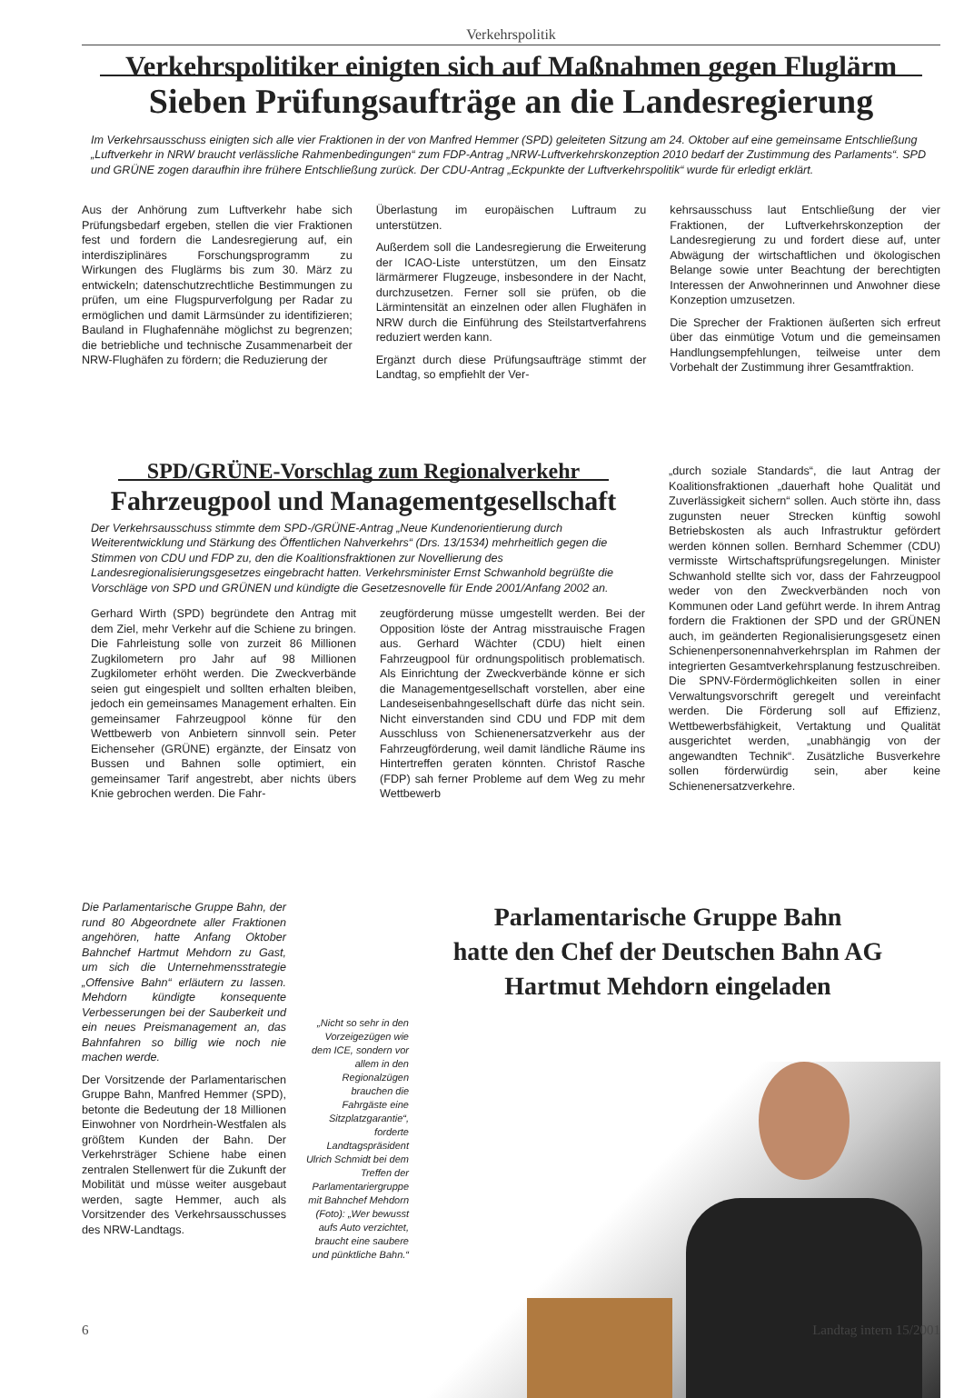Verkehrspolitik
Verkehrspolitiker einigten sich auf Maßnahmen gegen Fluglärm
Sieben Prüfungsaufträge an die Landesregierung
Im Verkehrsausschuss einigten sich alle vier Fraktionen in der von Manfred Hemmer (SPD) geleiteten Sitzung am 24. Oktober auf eine gemeinsame Entschließung „Luftverkehr in NRW braucht verlässliche Rahmenbedingungen“ zum FDP-Antrag „NRW-Luftverkehrskonzeption 2010 bedarf der Zustimmung des Parlaments“. SPD und GRÜNE zogen daraufhin ihre frühere Entschließung zurück. Der CDU-Antrag „Eckpunkte der Luftverkehrspolitik“ wurde für erledigt erklärt.
Aus der Anhörung zum Luftverkehr habe sich Prüfungsbedarf ergeben, stellen die vier Fraktionen fest und fordern die Landesregierung auf, ein interdisziplinäres Forschungsprogramm zu Wirkungen des Fluglärms bis zum 30. März zu entwickeln; datenschutzrechtliche Bestimmungen zu prüfen, um eine Flugspurverfolgung per Radar zu ermöglichen und damit Lärmsünder zu identifizieren; Bauland in Flughafennähe möglichst zu begrenzen; die betriebliche und technische Zusammenarbeit der NRW-Flughäfen zu fördern; die Reduzierung der
Überlastung im europäischen Luftraum zu unterstützen.
Außerdem soll die Landesregierung die Erweiterung der ICAO-Liste unterstützen, um den Einsatz lärmärmerer Flugzeuge, insbesondere in der Nacht, durchzusetzen. Ferner soll sie prüfen, ob die Lärmintensität an einzelnen oder allen Flughäfen in NRW durch die Einführung des Steilstartverfahrens reduziert werden kann.
Ergänzt durch diese Prüfungsaufträge stimmt der Landtag, so empfiehlt der Ver-
kehrsausschuss laut Entschließung der vier Fraktionen, der Luftverkehrskonzeption der Landesregierung zu und fordert diese auf, unter Abwägung der wirtschaftlichen und ökologischen Belange sowie unter Beachtung der berechtigten Interessen der Anwohnerinnen und Anwohner diese Konzeption umzusetzen.
Die Sprecher der Fraktionen äußerten sich erfreut über das einmütige Votum und die gemeinsamen Handlungsempfehlungen, teilweise unter dem Vorbehalt der Zustimmung ihrer Gesamtfraktion.
SPD/GRÜNE-Vorschlag zum Regionalverkehr
Fahrzeugpool und Managementgesellschaft
Der Verkehrsausschuss stimmte dem SPD-/GRÜNE-Antrag „Neue Kundenorientierung durch Weiterentwicklung und Stärkung des Öffentlichen Nahverkehrs“ (Drs. 13/1534) mehrheitlich gegen die Stimmen von CDU und FDP zu, den die Koalitionsfraktionen zur Novellierung des Landesregionalisierungsgesetzes eingebracht hatten. Verkehrsminister Ernst Schwanhold begrüßte die Vorschläge von SPD und GRÜNEN und kündigte die Gesetzesnovelle für Ende 2001/Anfang 2002 an.
Gerhard Wirth (SPD) begründete den Antrag mit dem Ziel, mehr Verkehr auf die Schiene zu bringen. Die Fahrleistung solle von zurzeit 86 Millionen Zugkilometern pro Jahr auf 98 Millionen Zugkilometer erhöht werden. Die Zweckverbände seien gut eingespielt und sollten erhalten bleiben, jedoch ein gemeinsames Management erhalten. Ein gemeinsamer Fahrzeugpool könne für den Wettbewerb von Anbietern sinnvoll sein. Peter Eichenseher (GRÜNE) ergänzte, der Einsatz von Bussen und Bahnen solle optimiert, ein gemeinsamer Tarif angestrebt, aber nichts übers Knie gebrochen werden. Die Fahr-
zeugförderung müsse umgestellt werden. Bei der Opposition löste der Antrag misstrauische Fragen aus. Gerhard Wächter (CDU) hielt einen Fahrzeugpool für ordnungspolitisch problematisch. Als Einrichtung der Zweckverbände könne er sich die Managementgesellschaft vorstellen, aber eine Landeseisenbahngesellschaft dürfe das nicht sein. Nicht einverstanden sind CDU und FDP mit dem Ausschluss von Schienenersatzverkehr aus der Fahrzeugförderung, weil damit ländliche Räume ins Hintertreffen geraten könnten. Christof Rasche (FDP) sah ferner Probleme auf dem Weg zu mehr Wettbewerb
„durch soziale Standards“, die laut Antrag der Koalitionsfraktionen „dauerhaft hohe Qualität und Zuverlässigkeit sichern“ sollen. Auch störte ihn, dass zugunsten neuer Strecken künftig sowohl Betriebskosten als auch Infrastruktur gefördert werden können sollen. Bernhard Schemmer (CDU) vermisste Wirtschaftsprüfungsregelungen. Minister Schwanhold stellte sich vor, dass der Fahrzeugpool weder von den Zweckverbänden noch von Kommunen oder Land geführt werde. In ihrem Antrag fordern die Fraktionen der SPD und der GRÜNEN auch, im geänderten Regionalisierungsgesetz einen Schienenpersonennahverkehrsplan im Rahmen der integrierten Gesamtverkehrsplanung festzuschreiben. Die SPNV-Fördermöglichkeiten sollen in einer Verwaltungsvorschrift geregelt und vereinfacht werden. Die Förderung soll auf Effizienz, Wettbewerbsfähigkeit, Vertaktung und Qualität ausgerichtet werden, „unabhängig von der angewandten Technik“. Zusätzliche Busverkehre sollen förderwürdig sein, aber keine Schienenersatzverkehre.
Die Parlamentarische Gruppe Bahn, der rund 80 Abgeordnete aller Fraktionen angehören, hatte Anfang Oktober Bahnchef Hartmut Mehdorn zu Gast, um sich die Unternehmensstrategie „Offensive Bahn“ erläutern zu lassen. Mehdorn kündigte konsequente Verbesserungen bei der Sauberkeit und ein neues Preismanagement an, das Bahnfahren so billig wie noch nie machen werde.
Der Vorsitzende der Parlamentarischen Gruppe Bahn, Manfred Hemmer (SPD), betonte die Bedeutung der 18 Millionen Einwohner von Nordrhein-Westfalen als größtem Kunden der Bahn. Der Verkehrsträger Schiene habe einen zentralen Stellenwert für die Zukunft der Mobilität und müsse weiter ausgebaut werden, sagte Hemmer, auch als Vorsitzender des Verkehrsausschusses des NRW-Landtags.
Parlamentarische Gruppe Bahn
hatte den Chef der Deutschen Bahn AG
Hartmut Mehdorn eingeladen
„Nicht so sehr in den Vorzeigezügen wie dem ICE, sondern vor allem in den Regionalzügen brauchen die Fahrgäste eine Sitzplatzgarantie“, forderte Landtagspräsident Ulrich Schmidt bei dem Treffen der Parlamentariergruppe mit Bahnchef Mehdorn (Foto): „Wer bewusst aufs Auto verzichtet, braucht eine saubere und pünktliche Bahn.“
6 Landtag intern 15/2001